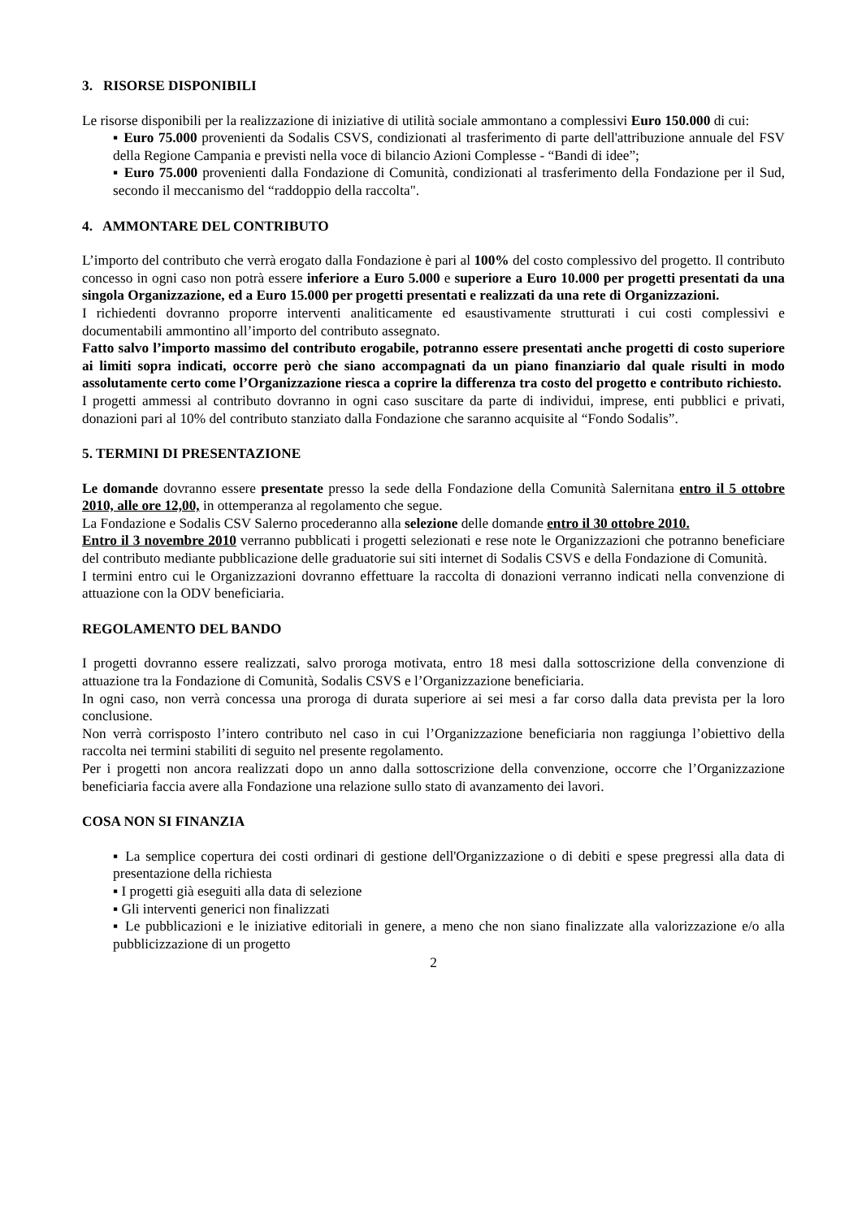3. RISORSE DISPONIBILI
Le risorse disponibili per la realizzazione di iniziative di utilità sociale ammontano a complessivi Euro 150.000 di cui:
▪ Euro 75.000 provenienti da Sodalis CSVS, condizionati al trasferimento di parte dell'attribuzione annuale del FSV della Regione Campania e previsti nella voce di bilancio Azioni Complesse - “Bandi di idee”;
▪ Euro 75.000 provenienti dalla Fondazione di Comunità, condizionati al trasferimento della Fondazione per il Sud, secondo il meccanismo del “raddoppio della raccolta".
4. AMMONTARE DEL CONTRIBUTO
L’importo del contributo che verrà erogato dalla Fondazione è pari al 100% del costo complessivo del progetto. Il contributo concesso in ogni caso non potrà essere inferiore a Euro 5.000 e superiore a Euro 10.000 per progetti presentati da una singola Organizzazione, ed a Euro 15.000 per progetti presentati e realizzati da una rete di Organizzazioni.
I richiedenti dovranno proporre interventi analiticamente ed esaustivamente strutturati i cui costi complessivi e documentabili ammontino all’importo del contributo assegnato.
Fatto salvo l’importo massimo del contributo erogabile, potranno essere presentati anche progetti di costo superiore ai limiti sopra indicati, occorre però che siano accompagnati da un piano finanziario dal quale risulti in modo assolutamente certo come l’Organizzazione riesca a coprire la differenza tra costo del progetto e contributo richiesto.
I progetti ammessi al contributo dovranno in ogni caso suscitare da parte di individui, imprese, enti pubblici e privati, donazioni pari al 10% del contributo stanziato dalla Fondazione che saranno acquisite al “Fondo Sodalis”.
5. TERMINI DI PRESENTAZIONE
Le domande dovranno essere presentate presso la sede della Fondazione della Comunità Salernitana entro il 5 ottobre 2010, alle ore 12,00, in ottemperanza al regolamento che segue.
La Fondazione e Sodalis CSV Salerno procederanno alla selezione delle domande entro il 30 ottobre 2010.
Entro il 3 novembre 2010 verranno pubblicati i progetti selezionati e rese note le Organizzazioni che potranno beneficiare del contributo mediante pubblicazione delle graduatorie sui siti internet di Sodalis CSVS e della Fondazione di Comunità.
I termini entro cui le Organizzazioni dovranno effettuare la raccolta di donazioni verranno indicati nella convenzione di attuazione con la ODV beneficiaria.
REGOLAMENTO DEL BANDO
I progetti dovranno essere realizzati, salvo proroga motivata, entro 18 mesi dalla sottoscrizione della convenzione di attuazione tra la Fondazione di Comunità, Sodalis CSVS e l’Organizzazione beneficiaria.
In ogni caso, non verrà concessa una proroga di durata superiore ai sei mesi a far corso dalla data prevista per la loro conclusione.
Non verrà corrisposto l’intero contributo nel caso in cui l’Organizzazione beneficiaria non raggiunga l’obiettivo della raccolta nei termini stabiliti di seguito nel presente regolamento.
Per i progetti non ancora realizzati dopo un anno dalla sottoscrizione della convenzione, occorre che l’Organizzazione beneficiaria faccia avere alla Fondazione una relazione sullo stato di avanzamento dei lavori.
COSA NON SI FINANZIA
▪ La semplice copertura dei costi ordinari di gestione dell'Organizzazione o di debiti e spese pregressi alla data di presentazione della richiesta
▪ I progetti già eseguiti alla data di selezione
▪ Gli interventi generici non finalizzati
▪ Le pubblicazioni e le iniziative editoriali in genere, a meno che non siano finalizzate alla valorizzazione e/o alla pubblicizzazione di un progetto
2